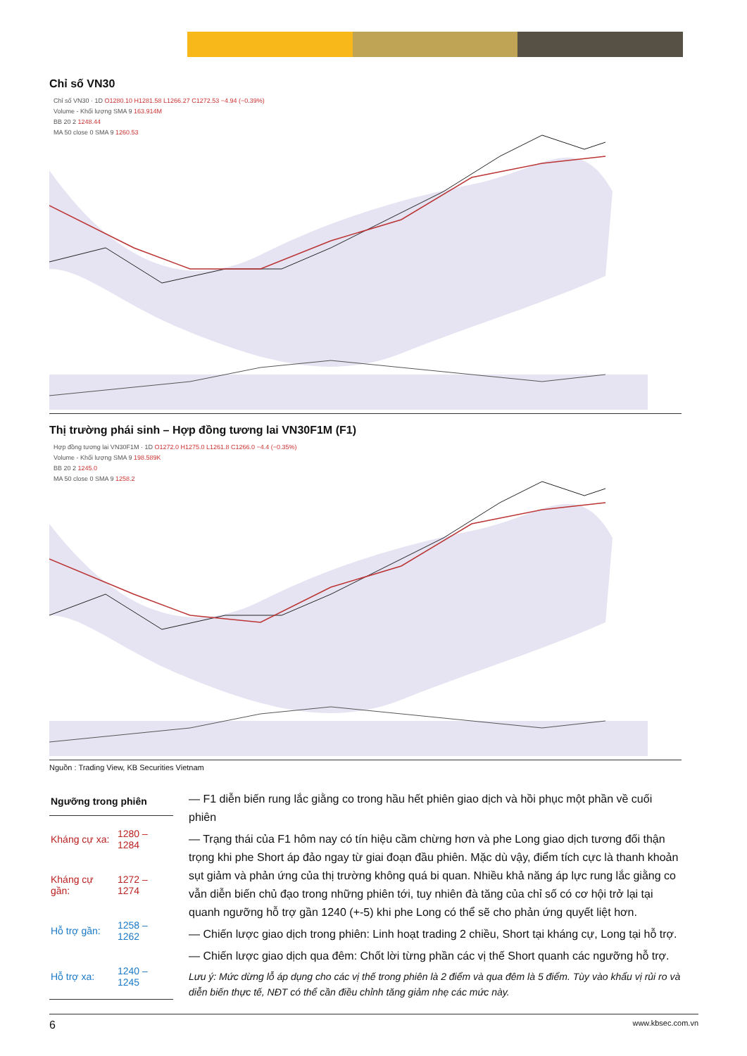Chỉ số VN30
Chỉ số VN30 · 1D O1280.10 H1281.58 L1266.27 C1272.53 −4.94 (−0.39%)
Volume - Khối lượng SMA 9 163.914M
BB 20 2 1248.44
MA 50 close 0 SMA 9 1260.53
Thị trường phái sinh – Hợp đồng tương lai VN30F1M (F1)
Hợp đồng tương lai VN30F1M · 1D O1272.0 H1275.0 L1261.8 C1266.0 −4.4 (−0.35%)
Volume - Khối lượng SMA 9 198.589K
BB 20 2 1245.0
MA 50 close 0 SMA 9 1258.2
Nguồn : Trading View, KB Securities Vietnam
| Ngưỡng trong phiên | |
| --- | --- |
| Kháng cự xa: | 1280 – 1284 |
| Kháng cự gần: | 1272 – 1274 |
| Hỗ trợ gần: | 1258 – 1262 |
| Hỗ trợ xa: | 1240 – 1245 |
— F1 diễn biến rung lắc giằng co trong hầu hết phiên giao dịch và hồi phục một phần về cuối phiên
— Trạng thái của F1 hôm nay có tín hiệu cầm chừng hơn và phe Long giao dịch tương đối thận trọng khi phe Short áp đảo ngay từ giai đoạn đầu phiên. Mặc dù vậy, điểm tích cực là thanh khoản sụt giảm và phản ứng của thị trường không quá bi quan. Nhiều khả năng áp lực rung lắc giằng co vẫn diễn biến chủ đạo trong những phiên tới, tuy nhiên đà tăng của chỉ số có cơ hội trở lại tại quanh ngưỡng hỗ trợ gần 1240 (+-5) khi phe Long có thể sẽ cho phản ứng quyết liệt hơn.
— Chiến lược giao dịch trong phiên: Linh hoạt trading 2 chiều, Short tại kháng cự, Long tại hỗ trợ.
— Chiến lược giao dịch qua đêm: Chốt lời từng phần các vị thế Short quanh các ngưỡng hỗ trợ.
Lưu ý: Mức dừng lỗ áp dụng cho các vị thế trong phiên là 2 điểm và qua đêm là 5 điểm. Tùy vào khẩu vị rủi ro và diễn biến thực tế, NĐT có thể cần điều chỉnh tăng giảm nhẹ các mức này.
6 www.kbsec.com.vn